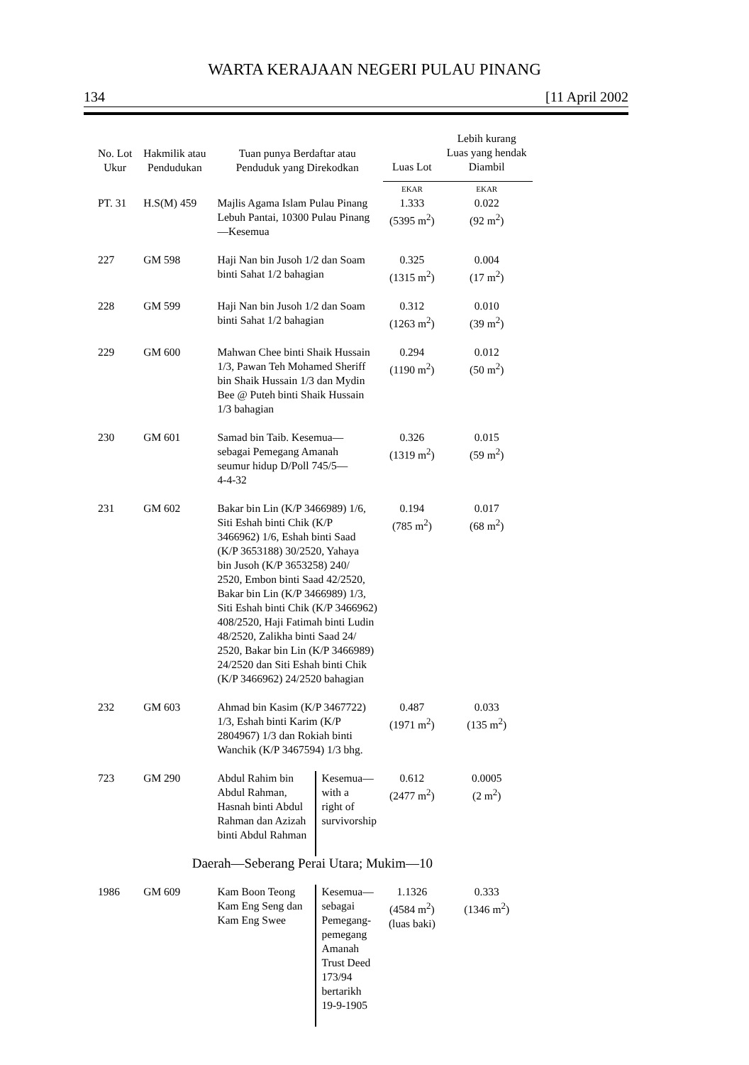WARTA KERAJAAN NEGERI PULAU PINANG
134 [11 April 2002
| No. Lot Ukur | Hakmilik atau Pendudukan | Tuan punya Berdaftar atau Penduduk yang Direkodkan | | Luas Lot | Lebih kurang Luas yang hendak Diambil |
| --- | --- | --- | --- | --- | --- |
| | | | | EKAR | EKAR |
| PT. 31 | H.S(M) 459 | Majlis Agama Islam Pulau Pinang Lebuh Pantai, 10300 Pulau Pinang —Kesemua | | 1.333 (5395 m<sup>2</sup>) | 0.022 (92 m<sup>2</sup>) |
| 227 | GM 598 | Haji Nan bin Jusoh 1/2 dan Soam binti Sahat 1/2 bahagian | | 0.325 (1315 m<sup>2</sup>) | 0.004 (17 m<sup>2</sup>) |
| 228 | GM 599 | Haji Nan bin Jusoh 1/2 dan Soam binti Sahat 1/2 bahagian | | 0.312 (1263 m<sup>2</sup>) | 0.010 (39 m<sup>2</sup>) |
| 229 | GM 600 | Mahwan Chee binti Shaik Hussain 1/3, Pawan Teh Mohamed Sheriff bin Shaik Hussain 1/3 dan Mydin Bee @ Puteh binti Shaik Hussain 1/3 bahagian | | 0.294 (1190 m<sup>2</sup>) | 0.012 (50 m<sup>2</sup>) |
| 230 | GM 601 | Samad bin Taib. Kesemua— sebagai Pemegang Amanah seumur hidup D/Poll 745/5— 4-4-32 | | 0.326 (1319 m<sup>2</sup>) | 0.015 (59 m<sup>2</sup>) |
| 231 | GM 602 | Bakar bin Lin (K/P 3466989) 1/6, Siti Eshah binti Chik (K/P 3466962) 1/6, Eshah binti Saad (K/P 3653188) 30/2520, Yahaya bin Jusoh (K/P 3653258) 240/ 2520, Embon binti Saad 42/2520, Bakar bin Lin (K/P 3466989) 1/3, Siti Eshah binti Chik (K/P 3466962) 408/2520, Haji Fatimah binti Ludin 48/2520, Zalikha binti Saad 24/ 2520, Bakar bin Lin (K/P 3466989) 24/2520 dan Siti Eshah binti Chik (K/P 3466962) 24/2520 bahagian | | 0.194 (785 m<sup>2</sup>) | 0.017 (68 m<sup>2</sup>) |
| 232 | GM 603 | Ahmad bin Kasim (K/P 3467722) 1/3, Eshah binti Karim (K/P 2804967) 1/3 dan Rokiah binti Wanchik (K/P 3467594) 1/3 bhg. | | 0.487 (1971 m<sup>2</sup>) | 0.033 (135 m<sup>2</sup>) |
| 723 | GM 290 | Abdul Rahim bin Abdul Rahman, Hasnah binti Abdul Rahman dan Azizah binti Abdul Rahman | Kesemua— with a right of survivorship | 0.612 (2477 m<sup>2</sup>) | 0.0005 (2 m<sup>2</sup>) |
| Daerah—Seberang Perai Utara; Mukim—10 | | | | | |
| 1986 | GM 609 | Kam Boon Teong Kam Eng Seng dan Kam Eng Swee | Kesemua— sebagai Pemegang- pemegang Amanah Trust Deed 173/94 bertarikh 19-9-1905 | 1.1326 (4584 m<sup>2</sup>) (luas baki) | 0.333 (1346 m<sup>2</sup>) |